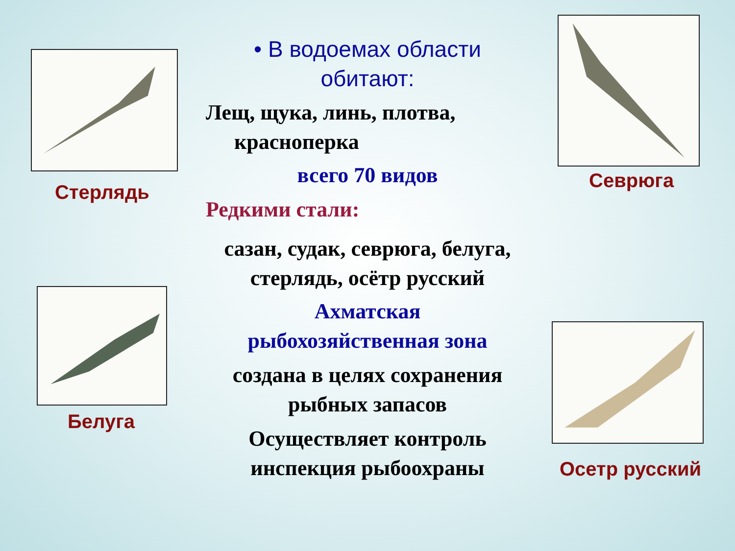Стерлядь
Белуга
• В водоемах области
обитают:
Лещ, щука, линь, плотва,
красноперка
всего 70 видов
Редкими стали:
сазан, судак, севрюга, белуга,
стерлядь, осётр русский
Ахматская
рыбохозяйственная зона
создана в целях сохранения
рыбных запасов
Осуществляет контроль
инспекция рыбоохраны
Севрюга
Осетр русский